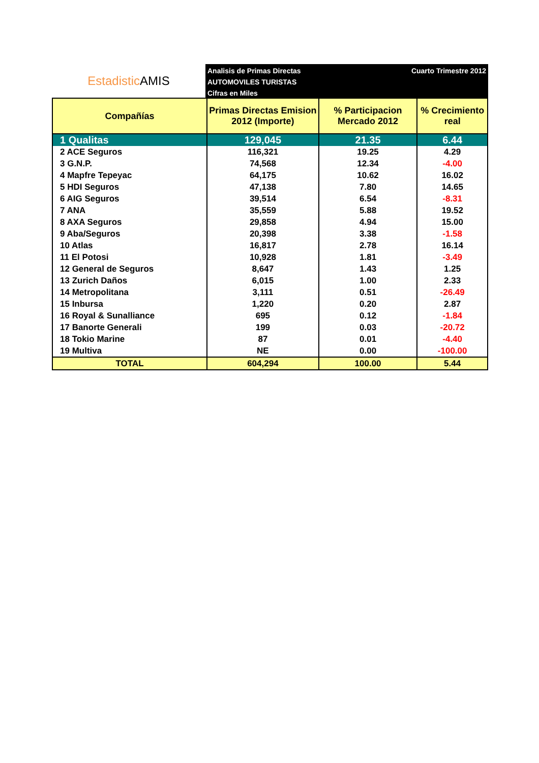Estadistic AMIS
Analisis de Primas Directas
AUTOMOVILES TURISTAS
Cifras en Miles
Cuarto Trimestre 2012
| Compañías | Primas Directas Emision 2012 (Importe) | % Participacion Mercado 2012 | % Crecimiento real |
| --- | --- | --- | --- |
| 1 Qualitas | 129,045 | 21.35 | 6.44 |
| 2 ACE Seguros | 116,321 | 19.25 | 4.29 |
| 3 G.N.P. | 74,568 | 12.34 | -4.00 |
| 4 Mapfre Tepeyac | 64,175 | 10.62 | 16.02 |
| 5 HDI Seguros | 47,138 | 7.80 | 14.65 |
| 6 AIG Seguros | 39,514 | 6.54 | -8.31 |
| 7 ANA | 35,559 | 5.88 | 19.52 |
| 8 AXA Seguros | 29,858 | 4.94 | 15.00 |
| 9 Aba/Seguros | 20,398 | 3.38 | -1.58 |
| 10 Atlas | 16,817 | 2.78 | 16.14 |
| 11 El Potosi | 10,928 | 1.81 | -3.49 |
| 12 General de Seguros | 8,647 | 1.43 | 1.25 |
| 13 Zurich Daños | 6,015 | 1.00 | 2.33 |
| 14 Metropolitana | 3,111 | 0.51 | -26.49 |
| 15 Inbursa | 1,220 | 0.20 | 2.87 |
| 16 Royal & Sunalliance | 695 | 0.12 | -1.84 |
| 17 Banorte Generali | 199 | 0.03 | -20.72 |
| 18 Tokio Marine | 87 | 0.01 | -4.40 |
| 19 Multiva | NE | 0.00 | -100.00 |
| TOTAL | 604,294 | 100.00 | 5.44 |